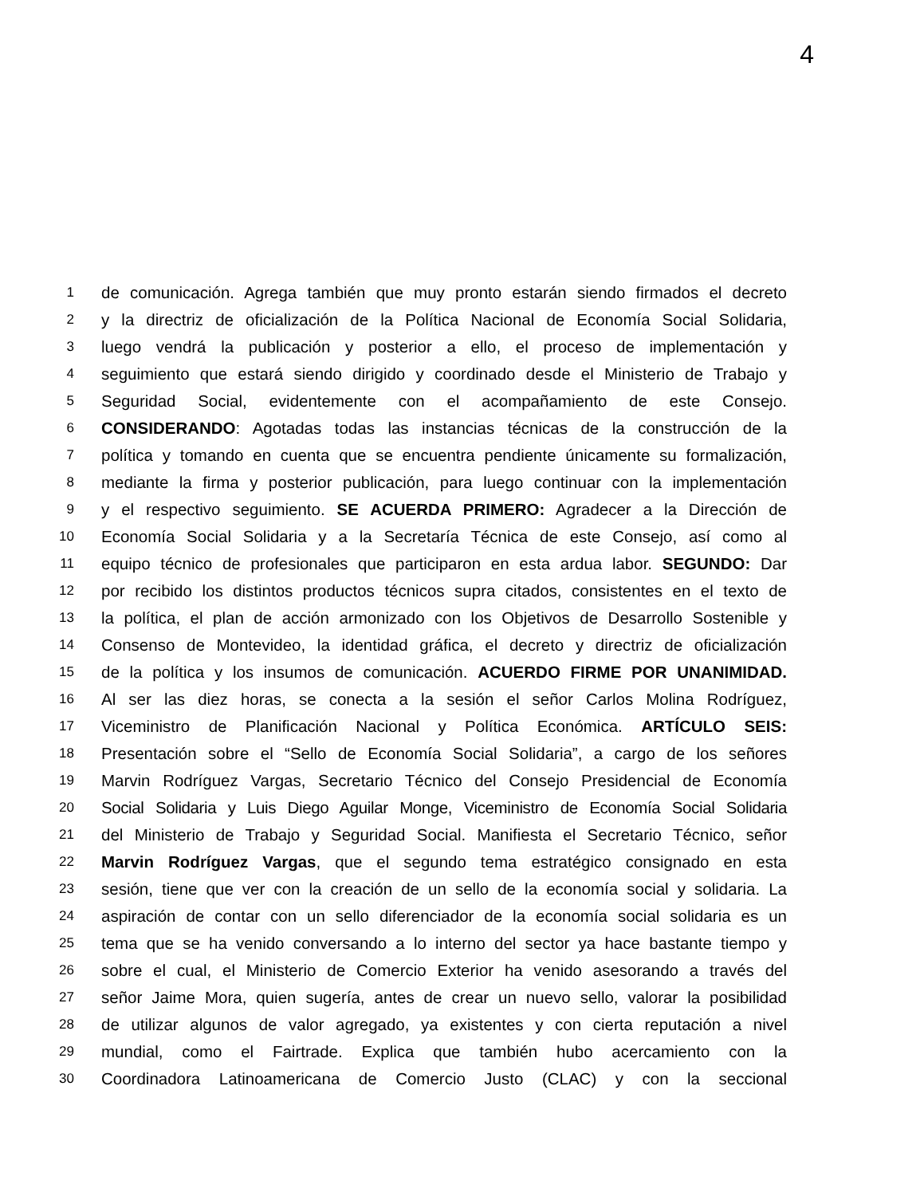4
1 de comunicación. Agrega también que muy pronto estarán siendo firmados el decreto
2 y la directriz de oficialización de la Política Nacional de Economía Social Solidaria,
3 luego vendrá la publicación y posterior a ello, el proceso de implementación y
4 seguimiento que estará siendo dirigido y coordinado desde el Ministerio de Trabajo y
5 Seguridad Social, evidentemente con el acompañamiento de este Consejo.
6 CONSIDERANDO: Agotadas todas las instancias técnicas de la construcción de la
7 política y tomando en cuenta que se encuentra pendiente únicamente su formalización,
8 mediante la firma y posterior publicación, para luego continuar con la implementación
9 y el respectivo seguimiento. SE ACUERDA PRIMERO: Agradecer a la Dirección de
10 Economía Social Solidaria y a la Secretaría Técnica de este Consejo, así como al
11 equipo técnico de profesionales que participaron en esta ardua labor. SEGUNDO: Dar
12 por recibido los distintos productos técnicos supra citados, consistentes en el texto de
13 la política, el plan de acción armonizado con los Objetivos de Desarrollo Sostenible y
14 Consenso de Montevideo, la identidad gráfica, el decreto y directriz de oficialización
15 de la política y los insumos de comunicación. ACUERDO FIRME POR UNANIMIDAD.
16 Al ser las diez horas, se conecta a la sesión el señor Carlos Molina Rodríguez,
17 Viceministro de Planificación Nacional y Política Económica. ARTÍCULO SEIS:
18 Presentación sobre el “Sello de Economía Social Solidaria”, a cargo de los señores
19 Marvin Rodríguez Vargas, Secretario Técnico del Consejo Presidencial de Economía
20 Social Solidaria y Luis Diego Aguilar Monge, Viceministro de Economía Social Solidaria
21 del Ministerio de Trabajo y Seguridad Social. Manifiesta el Secretario Técnico, señor
22 Marvin Rodríguez Vargas, que el segundo tema estratégico consignado en esta
23 sesión, tiene que ver con la creación de un sello de la economía social y solidaria. La
24 aspiración de contar con un sello diferenciador de la economía social solidaria es un
25 tema que se ha venido conversando a lo interno del sector ya hace bastante tiempo y
26 sobre el cual, el Ministerio de Comercio Exterior ha venido asesorando a través del
27 señor Jaime Mora, quien sugería, antes de crear un nuevo sello, valorar la posibilidad
28 de utilizar algunos de valor agregado, ya existentes y con cierta reputación a nivel
29 mundial, como el Fairtrade. Explica que también hubo acercamiento con la
30 Coordinadora Latinoamericana de Comercio Justo (CLAC) y con la seccional